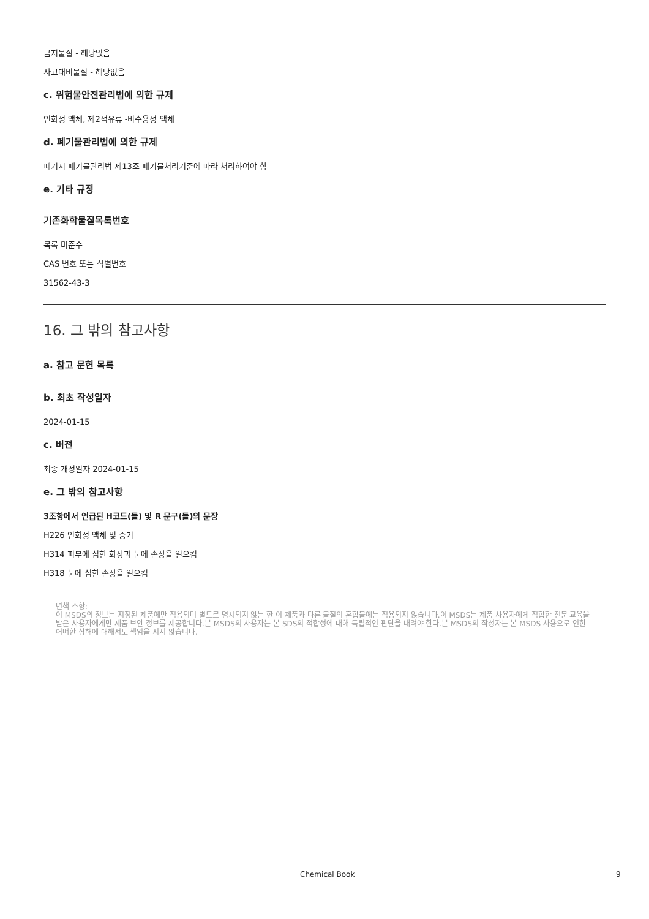금지물질 - 해당없음
사고대비물질 - 해당없음
c. 위험물안전관리법에 의한 규제
인화성 액체, 제2석유류 -비수용성 액체
d. 폐기물관리법에 의한 규제
폐기시 폐기물관리법 제13조 폐기물처리기준에 따라 처리하여야 함
e. 기타 규정
기존화학물질목록번호
목록 미준수
CAS 번호 또는 식별번호
31562-43-3
16. 그 밖의 참고사항
a. 참고 문헌 목록
b. 최초 작성일자
2024-01-15
c. 버전
최종 개정일자 2024-01-15
e. 그 밖의 참고사항
3조항에서 언급된 H코드(들) 및 R 문구(들)의 문장
H226 인화성 액체 및 증기
H314 피부에 심한 화상과 눈에 손상을 일으킴
H318 눈에 심한 손상을 일으킴
면책 조항:
이 MSDS의 정보는 지정된 제품에만 적용되며 별도로 명시되지 않는 한 이 제품과 다른 물질의 혼합물에는 적용되지 않습니다.이 MSDS는 제품 사용자에게 적합한 전문 교육을 받은 사용자에게만 제품 보안 정보를 제공합니다.본 MSDS의 사용자는 본 SDS의 적합성에 대해 독립적인 판단을 내려야 한다.본 MSDS의 작성자는 본 MSDS 사용으로 인한 어떠한 상해에 대해서도 책임을 지지 않습니다.
Chemical Book 9